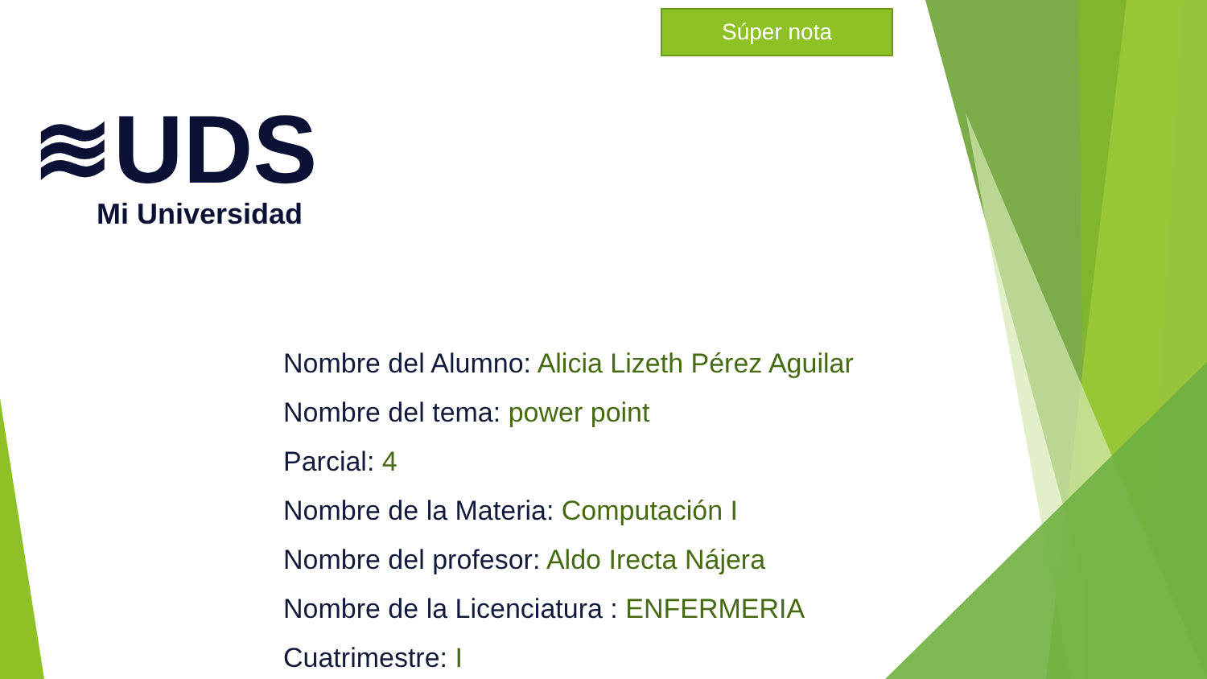Súper nota
≋UDS
Mi Universidad
Nombre del Alumno: Alicia Lizeth Pérez Aguilar
Nombre del tema: power point
Parcial: 4
Nombre de la Materia: Computación I
Nombre del profesor: Aldo Irecta Nájera
Nombre de la Licenciatura : ENFERMERIA
Cuatrimestre: I